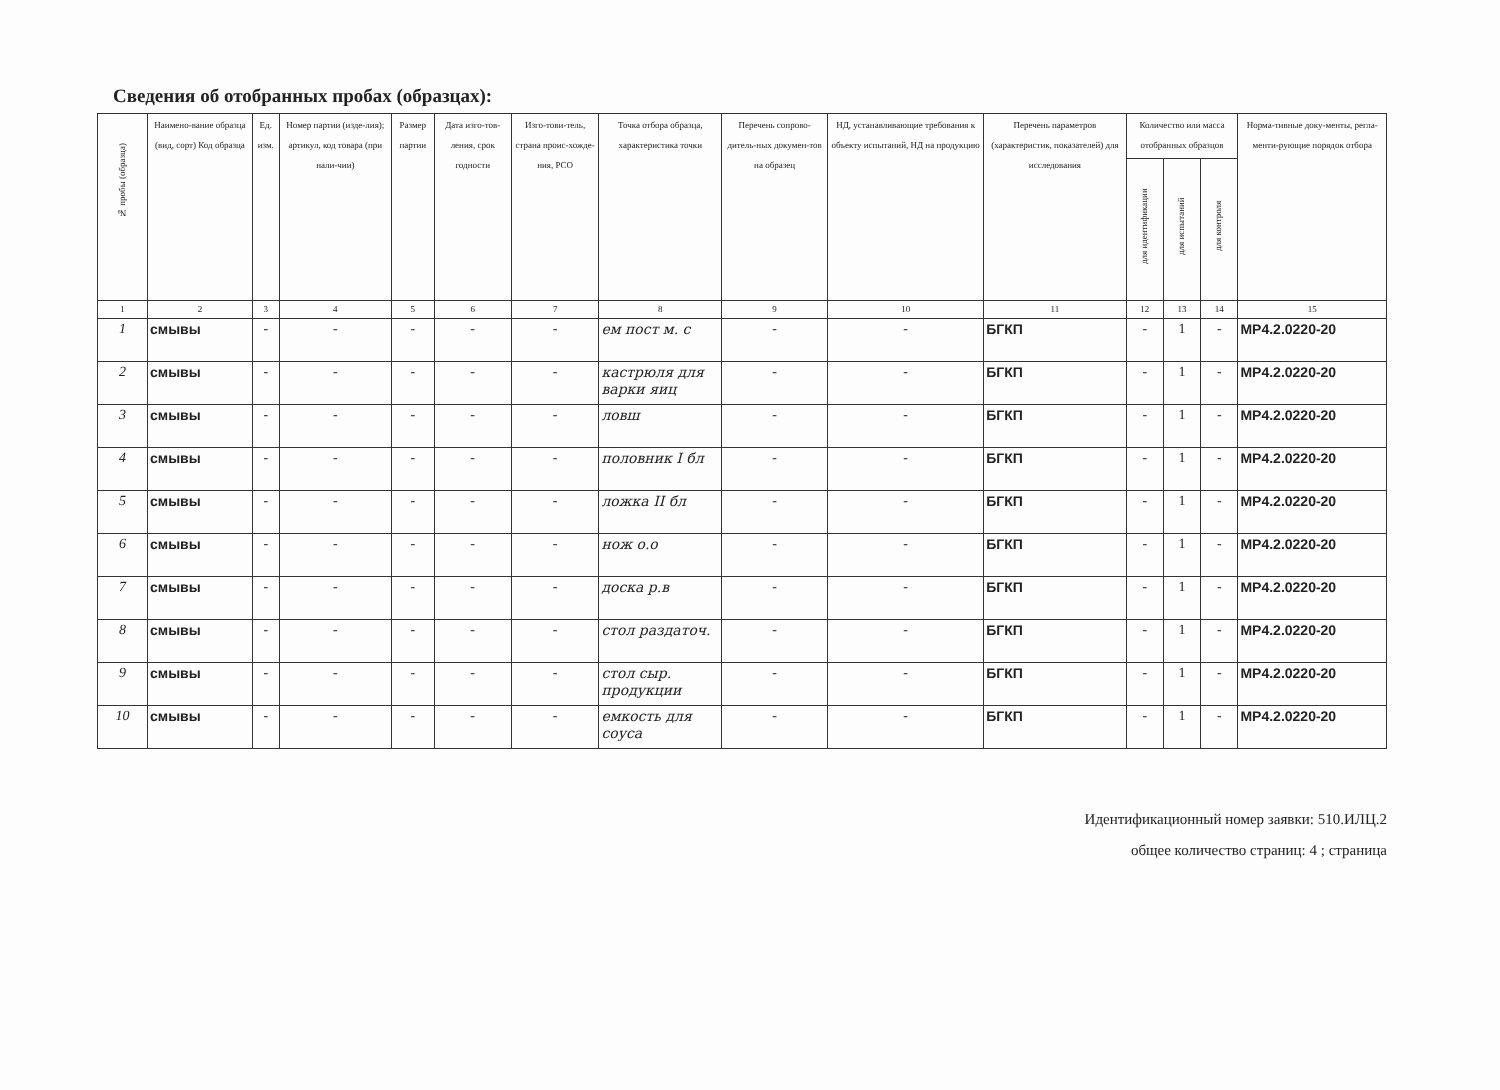Сведения об отобранных пробах (образцах):
| № пробы (образца) | Наимено-вание образца (вид, сорт) Код образца | Ед. изм. | Номер партии (изде-лия); артикул, код товара (при нали-чии) | Размер партии | Дата изго-тов-ления, срок годности | Изго-тови-тель, страна проис-хожде-ния, РСО | Точка отбора образца, характеристика точки | Перечень сопрово-дитель-ных докумен-тов на образец | НД, устанавливающие требования к объекту испытаний, НД на продукцию | Перечень параметров (характеристик, показателей) для исследования | Количество или масса отобранных образцов | | | Норма-тивные доку-менты, регла-менти-рующие порядок отбора |
| --- | --- | --- | --- | --- | --- | --- | --- | --- | --- | --- | --- | --- | --- | --- |
| | | | | | | | | | | | для идентификации | для испытаний | для контроля | |
| 1 | 2 | 3 | 4 | 5 | 6 | 7 | 8 | 9 | 10 | 11 | 12 | 13 | 14 | 15 |
| 1 | смывы | - | - | - | - | - | ем пост м. с | - | - | БГКП | - | 1 | - | МР4.2.0220-20 |
| 2 | смывы | - | - | - | - | - | кастрюля для варки яиц | - | - | БГКП | - | 1 | - | МР4.2.0220-20 |
| 3 | смывы | - | - | - | - | - | ловш | - | - | БГКП | - | 1 | - | МР4.2.0220-20 |
| 4 | смывы | - | - | - | - | - | половник I бл | - | - | БГКП | - | 1 | - | МР4.2.0220-20 |
| 5 | смывы | - | - | - | - | - | ложка II бл | - | - | БГКП | - | 1 | - | МР4.2.0220-20 |
| 6 | смывы | - | - | - | - | - | нож о.о | - | - | БГКП | - | 1 | - | МР4.2.0220-20 |
| 7 | смывы | - | - | - | - | - | доска р.в | - | - | БГКП | - | 1 | - | МР4.2.0220-20 |
| 8 | смывы | - | - | - | - | - | стол раздаточ. | - | - | БГКП | - | 1 | - | МР4.2.0220-20 |
| 9 | смывы | - | - | - | - | - | стол сыр. продукции | - | - | БГКП | - | 1 | - | МР4.2.0220-20 |
| 10 | смывы | - | - | - | - | - | емкость для соуса | - | - | БГКП | - | 1 | - | МР4.2.0220-20 |
Идентификационный номер заявки: 510.ИЛЦ.2
общее количество страниц: 4 ; страница